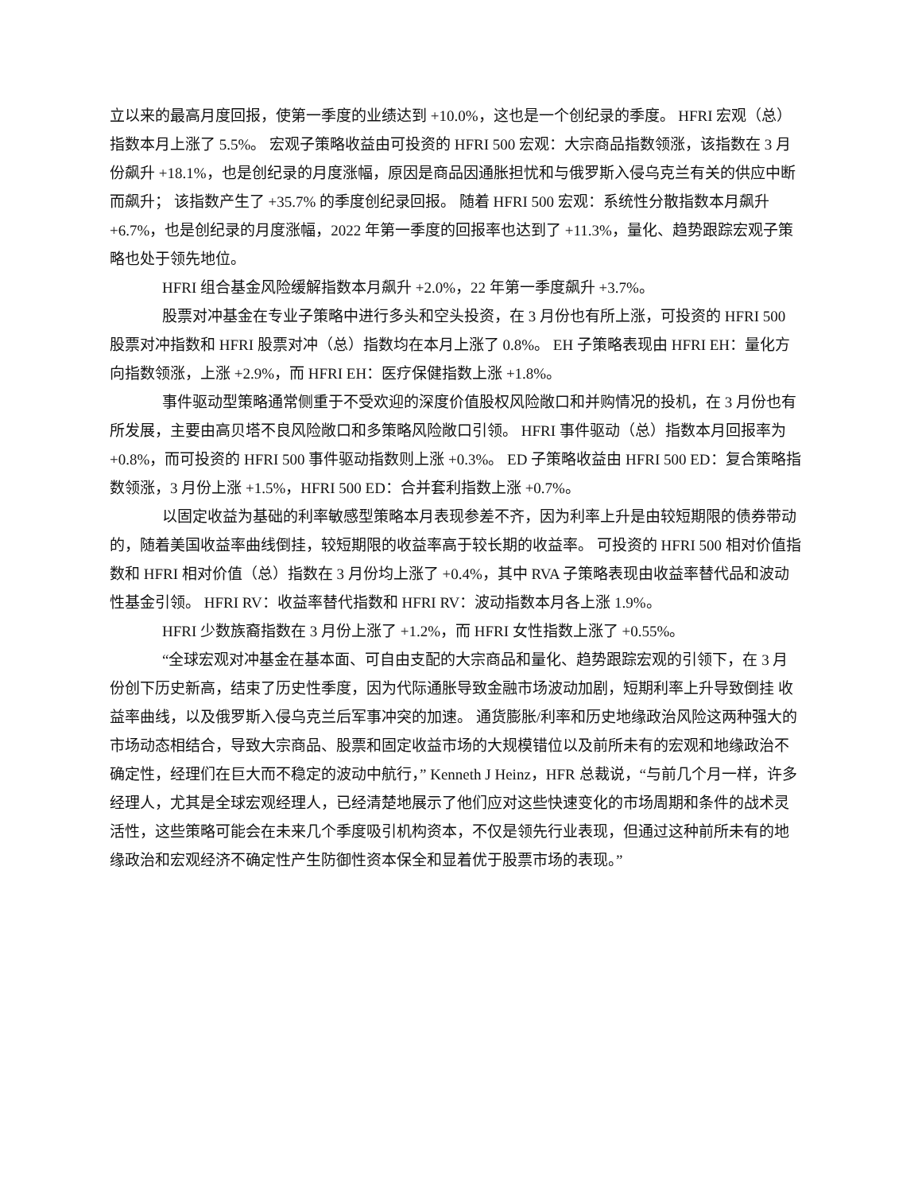立以来的最高月度回报，使第一季度的业绩达到 +10.0%，这也是一个创纪录的季度。 HFRI 宏观（总）指数本月上涨了 5.5%。 宏观子策略收益由可投资的 HFRI 500 宏观：大宗商品指数领涨，该指数在 3 月份飙升 +18.1%，也是创纪录的月度涨幅，原因是商品因通胀担忧和与俄罗斯入侵乌克兰有关的供应中断而飙升； 该指数产生了 +35.7% 的季度创纪录回报。 随着 HFRI 500 宏观：系统性分散指数本月飙升 +6.7%，也是创纪录的月度涨幅，2022 年第一季度的回报率也达到了 +11.3%，量化、趋势跟踪宏观子策略也处于领先地位。
HFRI 组合基金风险缓解指数本月飙升 +2.0%，22 年第一季度飙升 +3.7%。
股票对冲基金在专业子策略中进行多头和空头投资，在 3 月份也有所上涨，可投资的 HFRI 500 股票对冲指数和 HFRI 股票对冲（总）指数均在本月上涨了 0.8%。 EH 子策略表现由 HFRI EH：量化方向指数领涨，上涨 +2.9%，而 HFRI EH：医疗保健指数上涨 +1.8%。
事件驱动型策略通常侧重于不受欢迎的深度价值股权风险敞口和并购情况的投机，在 3 月份也有所发展，主要由高贝塔不良风险敞口和多策略风险敞口引领。 HFRI 事件驱动（总）指数本月回报率为 +0.8%，而可投资的 HFRI 500 事件驱动指数则上涨 +0.3%。 ED 子策略收益由 HFRI 500 ED：复合策略指数领涨，3 月份上涨 +1.5%，HFRI 500 ED：合并套利指数上涨 +0.7%。
以固定收益为基础的利率敏感型策略本月表现参差不齐，因为利率上升是由较短期限的债券带动的，随着美国收益率曲线倒挂，较短期限的收益率高于较长期的收益率。 可投资的 HFRI 500 相对价值指数和 HFRI 相对价值（总）指数在 3 月份均上涨了 +0.4%，其中 RVA 子策略表现由收益率替代品和波动性基金引领。 HFRI RV：收益率替代指数和 HFRI RV：波动指数本月各上涨 1.9%。
HFRI 少数族裔指数在 3 月份上涨了 +1.2%，而 HFRI 女性指数上涨了 +0.55%。
“全球宏观对冲基金在基本面、可自由支配的大宗商品和量化、趋势跟踪宏观的引领下，在 3 月份创下历史新高，结束了历史性季度，因为代际通胀导致金融市场波动加剧，短期利率上升导致倒挂 收益率曲线，以及俄罗斯入侵乌克兰后军事冲突的加速。 通货膨胀/利率和历史地缘政治风险这两种强大的市场动态相结合，导致大宗商品、股票和固定收益市场的大规模错位以及前所未有的宏观和地缘政治不确定性，经理们在巨大而不稳定的波动中航行，” Kenneth J Heinz，HFR 总裁说，“与前几个月一样，许多经理人，尤其是全球宏观经理人，已经清楚地展示了他们应对这些快速变化的市场周期和条件的战术灵活性，这些策略可能会在未来几个季度吸引机构资本，不仅是领先行业表现，但通过这种前所未有的地缘政治和宏观经济不确定性产生防御性资本保全和显着优于股票市场的表现。”